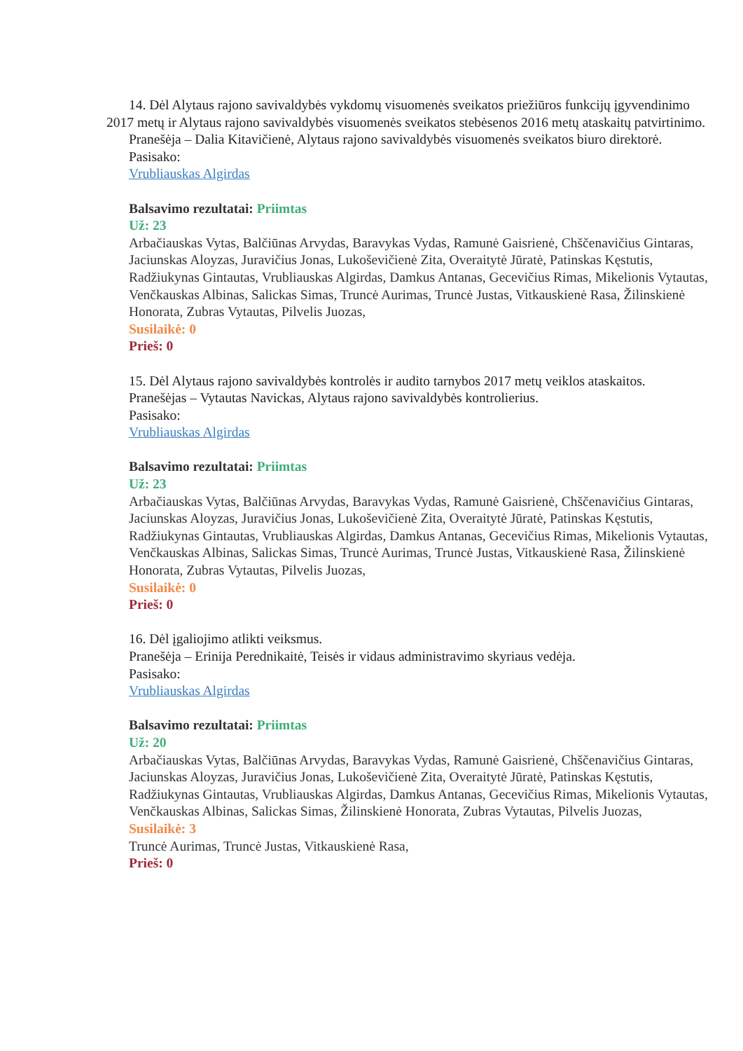14. Dėl Alytaus rajono savivaldybės vykdomų visuomenės sveikatos priežiūros funkcijų įgyvendinimo 2017 metų ir Alytaus rajono savivaldybės visuomenės sveikatos stebėsenos 2016 metų ataskaitų patvirtinimo.
Pranešėja – Dalia Kitavičienė, Alytaus rajono savivaldybės visuomenės sveikatos biuro direktorė.
Pasisako:
Vrubliauskas Algirdas
Balsavimo rezultatai: Priimtas
Už: 23
Arbačiauskas Vytas, Balčiūnas Arvydas, Baravykas Vydas, Ramunė Gaisrienė, Chščenavičius Gintaras, Jaciunskas Aloyzas, Juravičius Jonas, Lukoševičienė Zita, Overaitytė Jūratė, Patinskas Kęstutis, Radžiukynas Gintautas, Vrubliauskas Algirdas, Damkus Antanas, Gecevičius Rimas, Mikelionis Vytautas, Venčkauskas Albinas, Salickas Simas, Truncė Aurimas, Truncė Justas, Vitkauskienė Rasa, Žilinskienė Honorata, Zubras Vytautas, Pilvelis Juozas,
Susilaikė: 0
Prieš: 0
15. Dėl Alytaus rajono savivaldybės kontrolės ir audito tarnybos 2017 metų veiklos ataskaitos.
Pranešėjas – Vytautas Navickas, Alytaus rajono savivaldybės kontrolierius.
Pasisako:
Vrubliauskas Algirdas
Balsavimo rezultatai: Priimtas
Už: 23
Arbačiauskas Vytas, Balčiūnas Arvydas, Baravykas Vydas, Ramunė Gaisrienė, Chščenavičius Gintaras, Jaciunskas Aloyzas, Juravičius Jonas, Lukoševičienė Zita, Overaitytė Jūratė, Patinskas Kęstutis, Radžiukynas Gintautas, Vrubliauskas Algirdas, Damkus Antanas, Gecevičius Rimas, Mikelionis Vytautas, Venčkauskas Albinas, Salickas Simas, Truncė Aurimas, Truncė Justas, Vitkauskienė Rasa, Žilinskienė Honorata, Zubras Vytautas, Pilvelis Juozas,
Susilaikė: 0
Prieš: 0
16. Dėl įgaliojimo atlikti veiksmus.
Pranešėja – Erinija Perednikaitė, Teisės ir vidaus administravimo skyriaus vedėja.
Pasisako:
Vrubliauskas Algirdas
Balsavimo rezultatai: Priimtas
Už: 20
Arbačiauskas Vytas, Balčiūnas Arvydas, Baravykas Vydas, Ramunė Gaisrienė, Chščenavičius Gintaras, Jaciunskas Aloyzas, Juravičius Jonas, Lukoševičienė Zita, Overaitytė Jūratė, Patinskas Kęstutis, Radžiukynas Gintautas, Vrubliauskas Algirdas, Damkus Antanas, Gecevičius Rimas, Mikelionis Vytautas, Venčkauskas Albinas, Salickas Simas, Žilinskienė Honorata, Zubras Vytautas, Pilvelis Juozas,
Susilaikė: 3
Truncė Aurimas, Truncė Justas, Vitkauskienė Rasa,
Prieš: 0